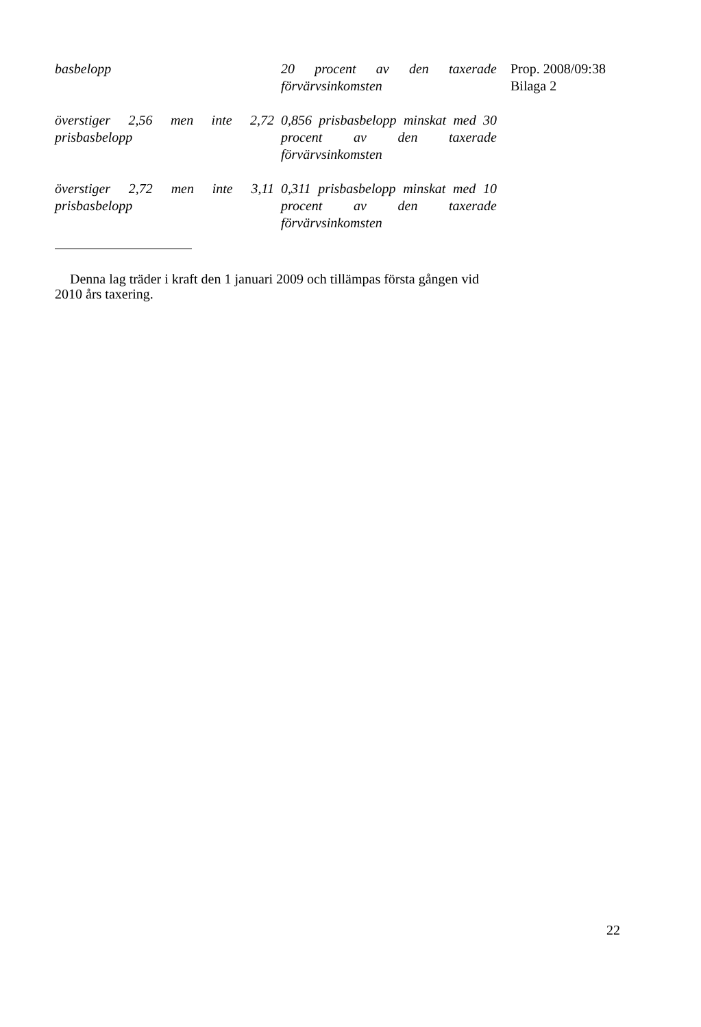Prop. 2008/09:38
Bilaga 2
| basbelopp | 20 procent av den taxerade förvärvsinkomsten |
| överstiger 2,56 men inte 2,72 prisbasbelopp | 0,856 prisbasbelopp minskat med 30 procent av den taxerade förvärvsinkomsten |
| överstiger 2,72 men inte 3,11 prisbasbelopp | 0,311 prisbasbelopp minskat med 10 procent av den taxerade förvärvsinkomsten |
Denna lag träder i kraft den 1 januari 2009 och tillämpas första gången vid 2010 års taxering.
22